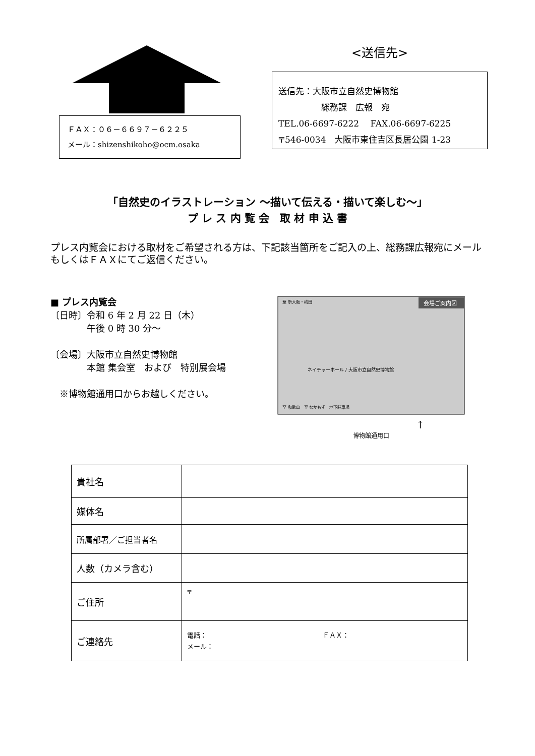ＦＡＸ：０６－６６９７－６２２５
メール：shizenshikoho@ocm.osaka
<送信先>
送信先：大阪市立自然史博物館
　　　　　総務課　広報　宛
TEL.06-6697-6222　 FAX.06-6697-6225
〒546-0034　大阪市東住吉区長居公園 1-23
「自然史のイラストレーション ～描いて伝える・描いて楽しむ～」
プ レ ス 内 覧 会　取 材 申 込 書
プレス内覧会における取材をご希望される方は、下記該当箇所をご記入の上、総務課広報宛にメールもしくはＦＡＸにてご返信ください。
■ プレス内覧会
〔日時〕令和 6 年 2 月 22 日（木）
　　　　午後 0 時 30 分～
〔会場〕大阪市立自然史博物館
　　　　本館 集会室　および　特別展会場
　※博物館通用口からお越しください。
会場ご案内図
ネイチャーホール / 大阪市立自然史博物館
至 和歌山　至 なかもず　地下駐車場
至 新大阪・梅田
↑
博物館通用口
| 貴社名 | |
| 媒体名 | |
| 所属部署／ご担当者名 | |
| 人数（カメラ含む） | |
| ご住所 | 〒 |
| ご連絡先 | 電話： ＦＡＸ： メール： |